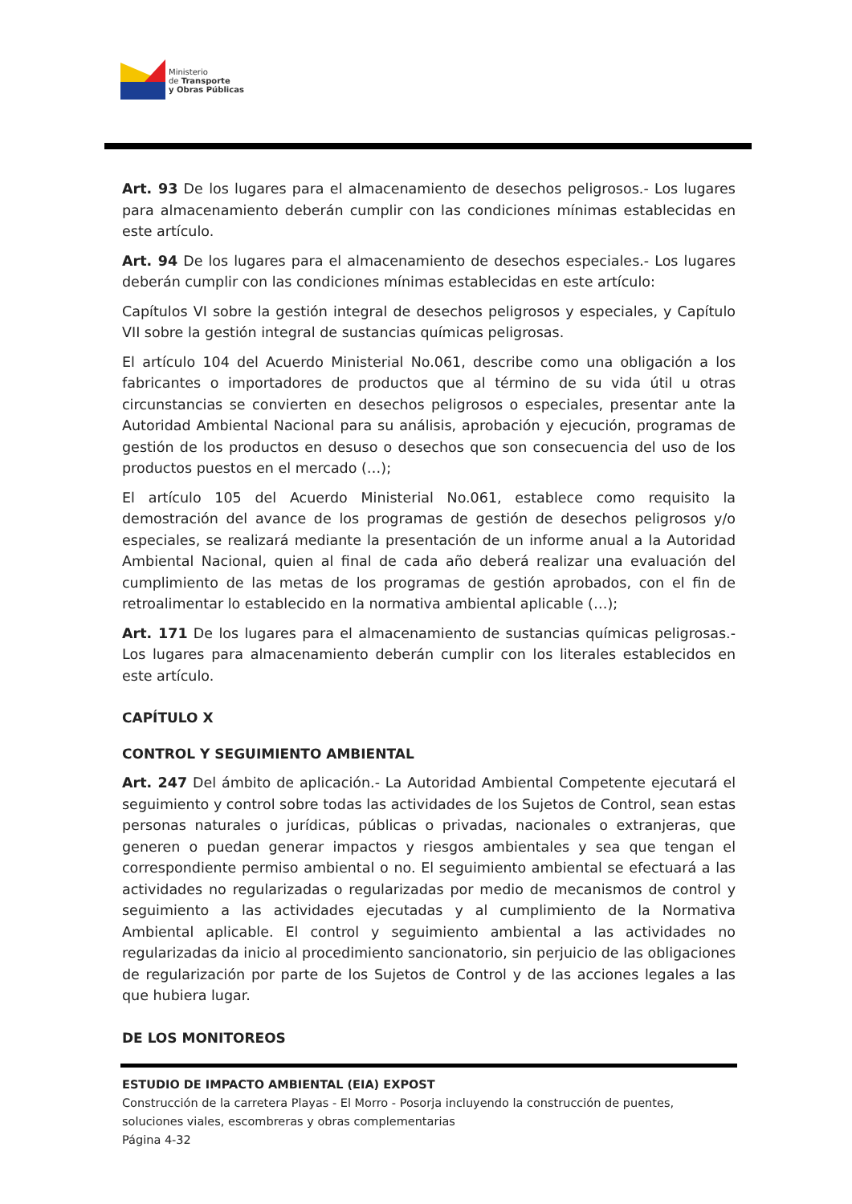Ministerio
de Transporte
y Obras Públicas
Art. 93 De los lugares para el almacenamiento de desechos peligrosos.- Los lugares para almacenamiento deberán cumplir con las condiciones mínimas establecidas en este artículo.
Art. 94 De los lugares para el almacenamiento de desechos especiales.- Los lugares deberán cumplir con las condiciones mínimas establecidas en este artículo:
Capítulos VI sobre la gestión integral de desechos peligrosos y especiales, y Capítulo VII sobre la gestión integral de sustancias químicas peligrosas.
El artículo 104 del Acuerdo Ministerial No.061, describe como una obligación a los fabricantes o importadores de productos que al término de su vida útil u otras circunstancias se convierten en desechos peligrosos o especiales, presentar ante la Autoridad Ambiental Nacional para su análisis, aprobación y ejecución, programas de gestión de los productos en desuso o desechos que son consecuencia del uso de los productos puestos en el mercado (…);
El artículo 105 del Acuerdo Ministerial No.061, establece como requisito la demostración del avance de los programas de gestión de desechos peligrosos y/o especiales, se realizará mediante la presentación de un informe anual a la Autoridad Ambiental Nacional, quien al final de cada año deberá realizar una evaluación del cumplimiento de las metas de los programas de gestión aprobados, con el fin de retroalimentar lo establecido en la normativa ambiental aplicable (…);
Art. 171 De los lugares para el almacenamiento de sustancias químicas peligrosas.- Los lugares para almacenamiento deberán cumplir con los literales establecidos en este artículo.
CAPÍTULO X
CONTROL Y SEGUIMIENTO AMBIENTAL
Art. 247 Del ámbito de aplicación.- La Autoridad Ambiental Competente ejecutará el seguimiento y control sobre todas las actividades de los Sujetos de Control, sean estas personas naturales o jurídicas, públicas o privadas, nacionales o extranjeras, que generen o puedan generar impactos y riesgos ambientales y sea que tengan el correspondiente permiso ambiental o no. El seguimiento ambiental se efectuará a las actividades no regularizadas o regularizadas por medio de mecanismos de control y seguimiento a las actividades ejecutadas y al cumplimiento de la Normativa Ambiental aplicable. El control y seguimiento ambiental a las actividades no regularizadas da inicio al procedimiento sancionatorio, sin perjuicio de las obligaciones de regularización por parte de los Sujetos de Control y de las acciones legales a las que hubiera lugar.
DE LOS MONITOREOS
ESTUDIO DE IMPACTO AMBIENTAL (EIA) EXPOST
Construcción de la carretera Playas - El Morro - Posorja incluyendo la construcción de puentes, soluciones viales, escombreras y obras complementarias
Página 4-32